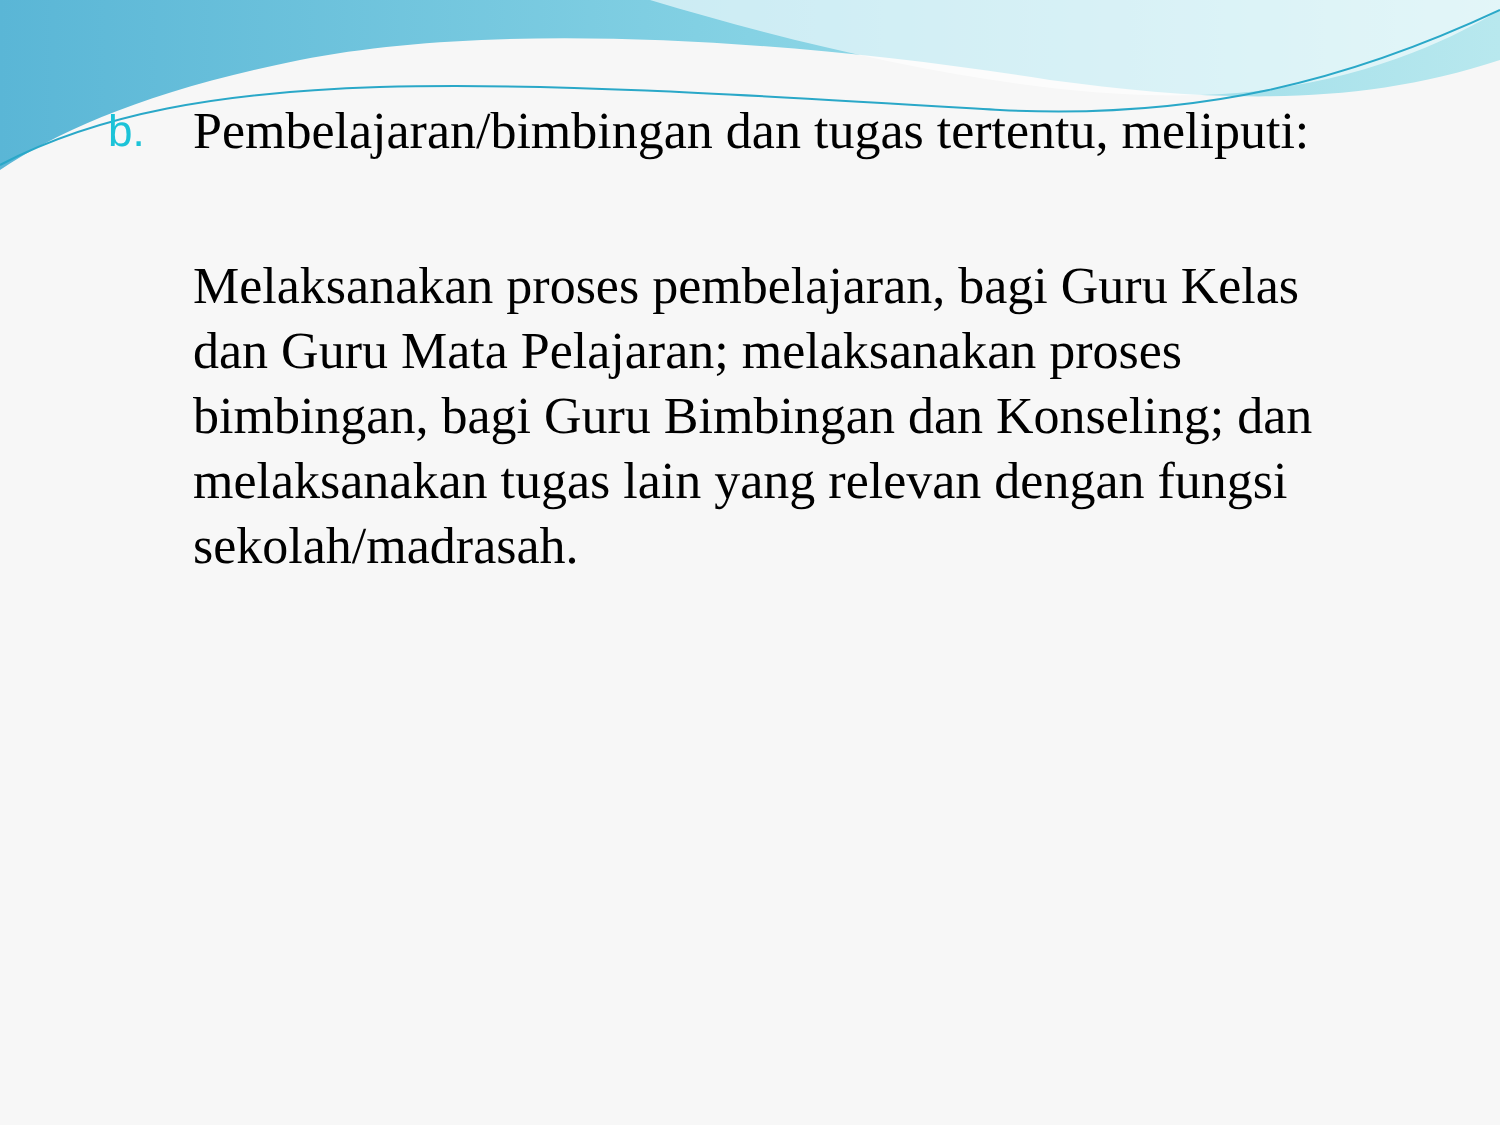b.
Pembelajaran/bimbingan dan tugas tertentu, meliputi:
Melaksanakan proses pembelajaran, bagi Guru Kelas dan Guru Mata Pelajaran; melaksanakan proses bimbingan, bagi Guru Bimbingan dan Konseling; dan melaksanakan tugas lain yang relevan dengan fungsi sekolah/madrasah.